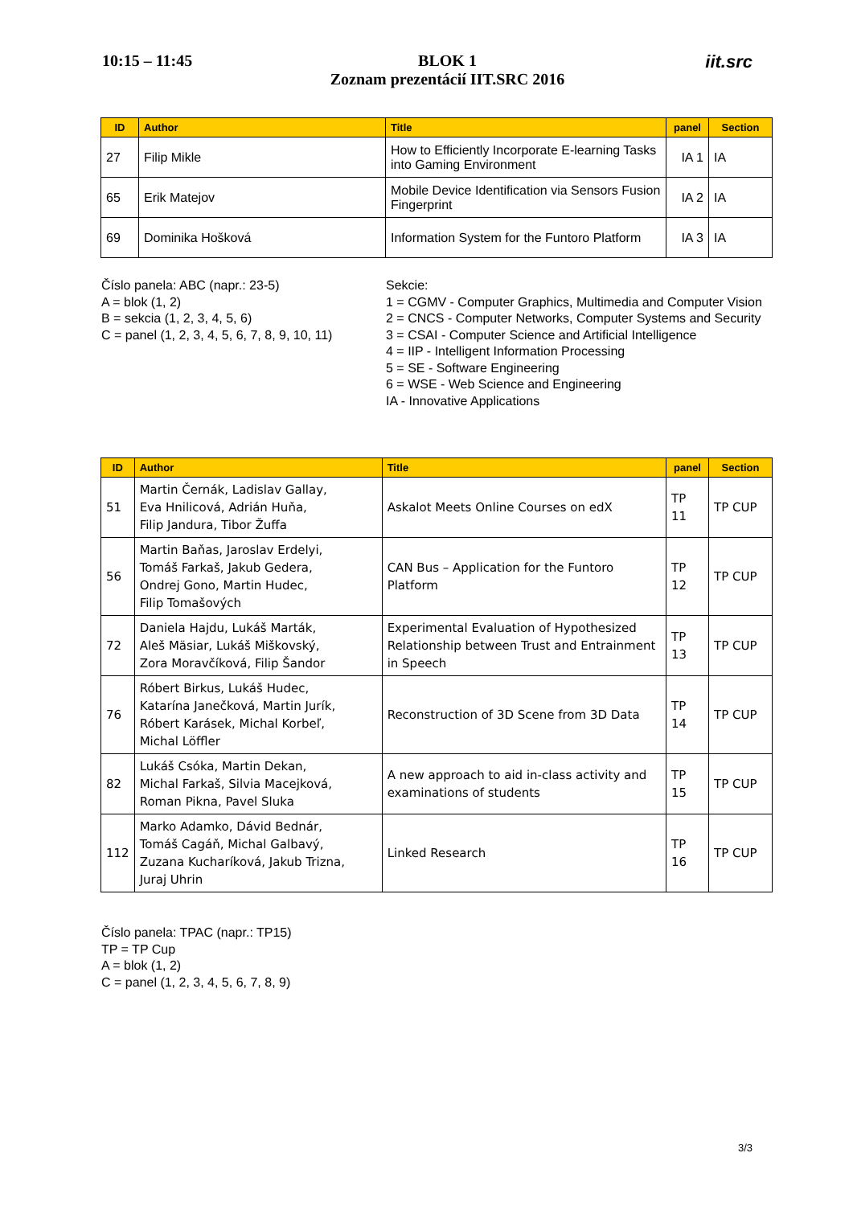10:15 – 11:45
BLOK 1
Zoznam prezentácií IIT.SRC 2016
iit.src
| ID | Author | Title | panel | Section |
| --- | --- | --- | --- | --- |
| 27 | Filip Mikle | How to Efficiently Incorporate E-learning Tasks into Gaming Environment | IA 1 | IA |
| 65 | Erik Matejov | Mobile Device Identification via Sensors Fusion Fingerprint | IA 2 | IA |
| 69 | Dominika Hošková | Information System for the Funtoro Platform | IA 3 | IA |
Číslo panela: ABC (napr.: 23-5)
A = blok (1, 2)
B = sekcia (1, 2, 3, 4, 5, 6)
C = panel (1, 2, 3, 4, 5, 6, 7, 8, 9, 10, 11)
Sekcie:
1 = CGMV - Computer Graphics, Multimedia and Computer Vision
2 = CNCS - Computer Networks, Computer Systems and Security
3 = CSAI - Computer Science and Artificial Intelligence
4 = IIP - Intelligent Information Processing
5 = SE - Software Engineering
6 = WSE - Web Science and Engineering
IA - Innovative Applications
| ID | Author | Title | panel | Section |
| --- | --- | --- | --- | --- |
| 51 | Martin Černák, Ladislav Gallay, Eva Hnilicová, Adrián Huňa, Filip Jandura, Tibor Žuffa | Askalot Meets Online Courses on edX | TP 11 | TP CUP |
| 56 | Martin Baňas, Jaroslav Erdelyi, Tomáš Farkaš, Jakub Gedera, Ondrej Gono, Martin Hudec, Filip Tomašových | CAN Bus – Application for the Funtoro Platform | TP 12 | TP CUP |
| 72 | Daniela Hajdu, Lukáš Marták, Aleš Mäsiar, Lukáš Miškovský, Zora Moravčíková, Filip Šandor | Experimental Evaluation of Hypothesized Relationship between Trust and Entrainment in Speech | TP 13 | TP CUP |
| 76 | Róbert Birkus, Lukáš Hudec, Katarína Janečková, Martin Jurík, Róbert Karásek, Michal Korbeľ, Michal Löffler | Reconstruction of 3D Scene from 3D Data | TP 14 | TP CUP |
| 82 | Lukáš Csóka, Martin Dekan, Michal Farkaš, Silvia Macejková, Roman Pikna, Pavel Sluka | A new approach to aid in-class activity and examinations of students | TP 15 | TP CUP |
| 112 | Marko Adamko, Dávid Bednár, Tomáš Cagáň, Michal Galbavý, Zuzana Kucharíková, Jakub Trizna, Juraj Uhrin | Linked Research | TP 16 | TP CUP |
Číslo panela: TPAC (napr.: TP15)
TP = TP Cup
A = blok (1, 2)
C = panel (1, 2, 3, 4, 5, 6, 7, 8, 9)
3/3